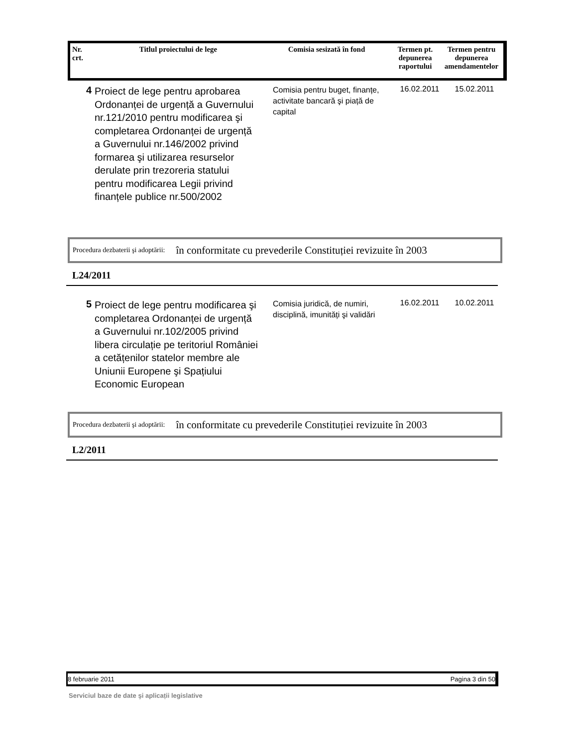| Nr. crt. | Titlul proiectului de lege | Comisia sesizată în fond | Termen pt. depunerea raportului | Termen pentru depunerea amendamentelor |
| --- | --- | --- | --- | --- |
| 4 | Proiect de lege pentru aprobarea Ordonanței de urgență a Guvernului nr.121/2010 pentru modificarea şi completarea Ordonanței de urgență a Guvernului nr.146/2002 privind formarea şi utilizarea resurselor derulate prin trezoreria statului pentru modificarea Legii privind finanțele publice nr.500/2002 | Comisia pentru buget, finanțe, activitate bancară şi piață de capital | 16.02.2011 | 15.02.2011 |
Procedura dezbaterii şi adoptării: în conformitate cu prevederile Constituției revizuite în 2003
L24/2011
| 5 | Proiect de lege pentru modificarea şi completarea Ordonanței de urgență a Guvernului nr.102/2005 privind libera circulație pe teritoriul României a cetățenilor statelor membre ale Uniunii Europene şi Spațiului Economic European | Comisia juridică, de numiri, disciplină, imunități şi validări | 16.02.2011 | 10.02.2011 |
Procedura dezbaterii şi adoptării: în conformitate cu prevederile Constituției revizuite în 2003
L2/2011
8 februarie 2011 Pagina 3 din 50
Serviciul baze de date şi aplicații legislative